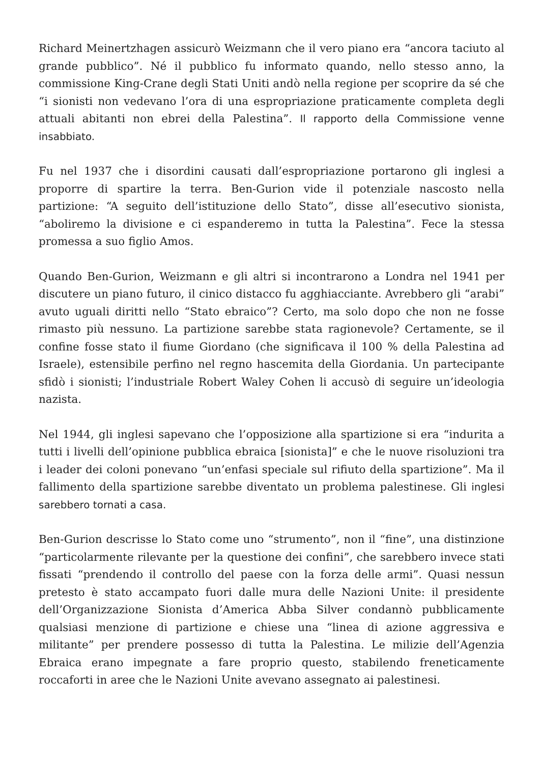Richard Meinertzhagen assicurò Weizmann che il vero piano era “ancora taciuto al grande pubblico”. Né il pubblico fu informato quando, nello stesso anno, la commissione King-Crane degli Stati Uniti andò nella regione per scoprire da sé che “i sionisti non vedevano l’ora di una espropriazione praticamente completa degli attuali abitanti non ebrei della Palestina”. Il rapporto della Commissione venne insabbiato.
Fu nel 1937 che i disordini causati dall’espropriazione portarono gli inglesi a proporre di spartire la terra. Ben-Gurion vide il potenziale nascosto nella partizione: “A seguito dell’istituzione dello Stato”, disse all’esecutivo sionista, “aboliremo la divisione e ci espanderemo in tutta la Palestina”. Fece la stessa promessa a suo figlio Amos.
Quando Ben-Gurion, Weizmann e gli altri si incontrarono a Londra nel 1941 per discutere un piano futuro, il cinico distacco fu agghiacciante. Avrebbero gli “arabi” avuto uguali diritti nello “Stato ebraico”? Certo, ma solo dopo che non ne fosse rimasto più nessuno. La partizione sarebbe stata ragionevole? Certamente, se il confine fosse stato il fiume Giordano (che significava il 100 % della Palestina ad Israele), estensibile perfino nel regno hascemita della Giordania. Un partecipante sfidò i sionisti; l’industriale Robert Waley Cohen li accusò di seguire un’ideologia nazista.
Nel 1944, gli inglesi sapevano che l’opposizione alla spartizione si era “indurita a tutti i livelli dell’opinione pubblica ebraica [sionista]” e che le nuove risoluzioni tra i leader dei coloni ponevano “un’enfasi speciale sul rifiuto della spartizione”. Ma il fallimento della spartizione sarebbe diventato un problema palestinese. Gli inglesi sarebbero tornati a casa.
Ben-Gurion descrisse lo Stato come uno “strumento”, non il “fine”, una distinzione “particolarmente rilevante per la questione dei confini”, che sarebbero invece stati fissati “prendendo il controllo del paese con la forza delle armi”. Quasi nessun pretesto è stato accampato fuori dalle mura delle Nazioni Unite: il presidente dell’Organizzazione Sionista d’America Abba Silver condannò pubblicamente qualsiasi menzione di partizione e chiese una “linea di azione aggressiva e militante” per prendere possesso di tutta la Palestina. Le milizie dell’Agenzia Ebraica erano impegnate a fare proprio questo, stabilendo freneticamente roccaforti in aree che le Nazioni Unite avevano assegnato ai palestinesi.